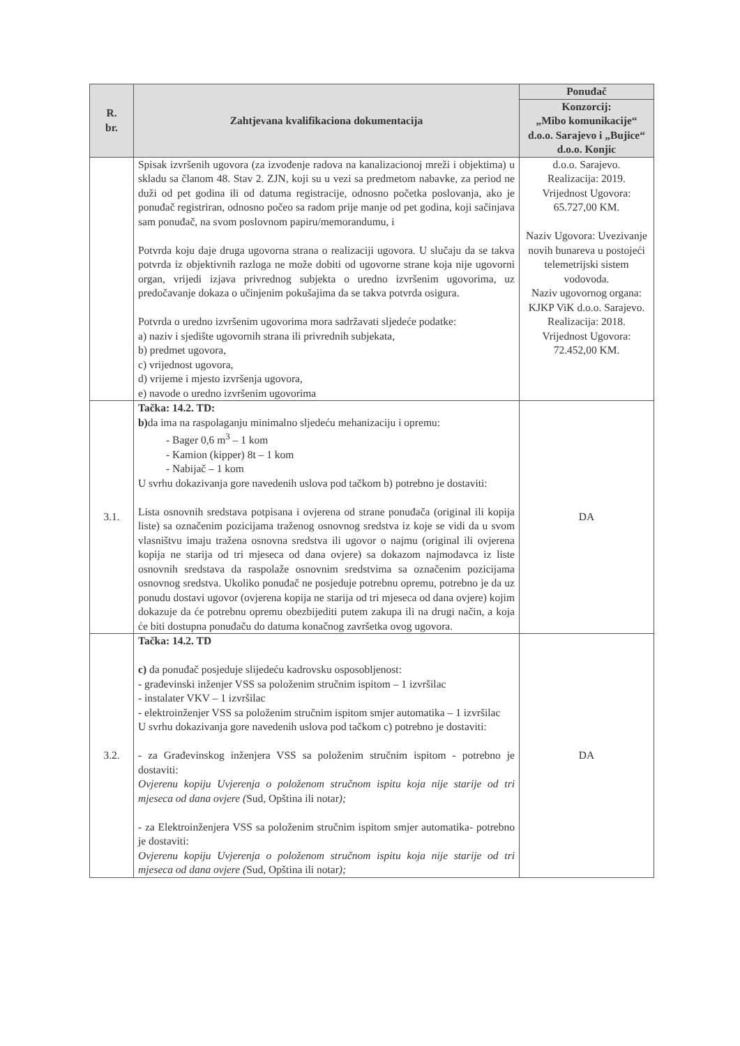| R. br. | Zahtjevana kvalifikaciona dokumentacija | Ponuđač |
| --- | --- | --- |
| | | Konzorcij: „Mibo komunikacije“ d.o.o. Sarajevo i „Bujice“ d.o.o. Konjic |
| | Spisak izvršenih ugovora (za izvođenje radova na kanalizacionoj mreži i objektima) u skladu sa članom 48. Stav 2. ZJN, koji su u vezi sa predmetom nabavke, za period ne duži od pet godina ili od datuma registracije, odnosno početka poslovanja, ako je ponuđač registriran, odnosno počeo sa radom prije manje od pet godina, koji sačinjava sam ponuđač, na svom poslovnom papiru/memorandumu, i Potvrda koju daje druga ugovorna strana o realizaciji ugovora. U slučaju da se takva potvrda iz objektivnih razloga ne može dobiti od ugovorne strane koja nije ugovorni organ, vrijedi izjava privrednog subjekta o uredno izvršenim ugovorima, uz predočavanje dokaza o učinjenim pokušajima da se takva potvrda osigura. Potvrda o uredno izvršenim ugovorima mora sadržavati sljedeće podatke: a) naziv i sjedište ugovornih strana ili privrednih subjekata, b) predmet ugovora, c) vrijednost ugovora, d) vrijeme i mjesto izvršenja ugovora, e) navode o uredno izvršenim ugovorima | d.o.o. Sarajevo. Realizacija: 2019. Vrijednost Ugovora: 65.727,00 KM. Naziv Ugovora: Uvezivanje novih bunareva u postojeći telemetrijski sistem vodovoda. Naziv ugovornog organa: KJKP ViK d.o.o. Sarajevo. Realizacija: 2018. Vrijednost Ugovora: 72.452,00 KM. |
| 3.1. | Tačka: 14.2. TD: b) da ima na raspolaganju minimalno sljedeću mehanizaciju i opremu: - Bager 0,6 m<sup>3</sup> – 1 kom - Kamion (kipper) 8t – 1 kom - Nabijač – 1 kom U svrhu dokazivanja gore navedenih uslova pod tačkom b) potrebno je dostaviti: Lista osnovnih sredstava potpisana i ovjerena od strane ponuđača (original ili kopija liste) sa označenim pozicijama traženog osnovnog sredstva iz koje se vidi da u svom vlasništvu imaju tražena osnovna sredstva ili ugovor o najmu (original ili ovjerena kopija ne starija od tri mjeseca od dana ovjere) sa dokazom najmodavca iz liste osnovnih sredstava da raspolaže osnovnim sredstvima sa označenim pozicijama osnovnog sredstva. Ukoliko ponuđač ne posjeduje potrebnu opremu, potrebno je da uz ponudu dostavi ugovor (ovjerena kopija ne starija od tri mjeseca od dana ovjere) kojim dokazuje da će potrebnu opremu obezbijediti putem zakupa ili na drugi način, a koja će biti dostupna ponuđaču do datuma konačnog završetka ovog ugovora. | DA |
| 3.2. | Tačka: 14.2. TD c) da ponuđač posjeduje slijedeću kadrovsku osposobljenost: - građevinski inženjer VSS sa položenim stručnim ispitom – 1 izvršilac - instalater VKV – 1 izvršilac - elektroinženjer VSS sa položenim stručnim ispitom smjer automatika – 1 izvršilac U svrhu dokazivanja gore navedenih uslova pod tačkom c) potrebno je dostaviti: - za Građevinskog inženjera VSS sa položenim stručnim ispitom - potrebno je dostaviti: Ovjerenu kopiju Uvjerenja o položenom stručnom ispitu koja nije starije od tri mjeseca od dana ovjere ( Sud, Opština ili notar ); - za Elektroinženjera VSS sa položenim stručnim ispitom smjer automatika- potrebno je dostaviti: Ovjerenu kopiju Uvjerenja o položenom stručnom ispitu koja nije starije od tri mjeseca od dana ovjere ( Sud, Opština ili notar ); | DA |